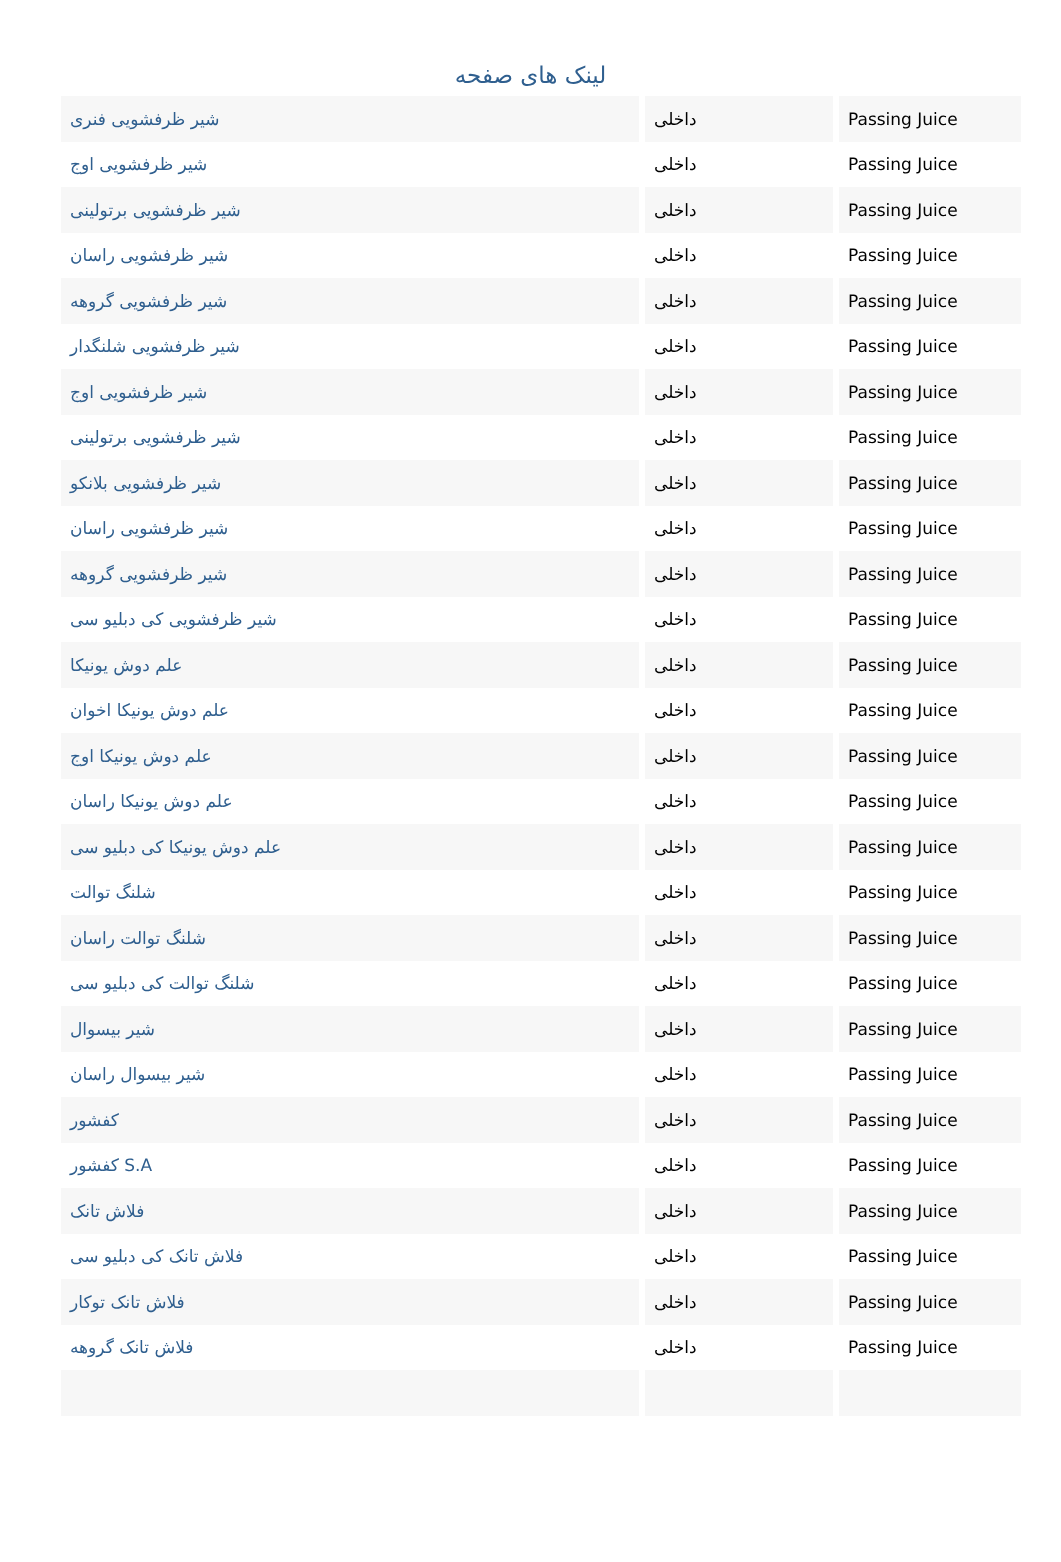لینک های صفحه
| شیر ظرفشویی فنری | داخلی | Passing Juice |
| شیر ظرفشویی اوج | داخلی | Passing Juice |
| شیر ظرفشویی برتولینی | داخلی | Passing Juice |
| شیر ظرفشویی راسان | داخلی | Passing Juice |
| شیر ظرفشویی گروهه | داخلی | Passing Juice |
| شیر ظرفشویی شلنگدار | داخلی | Passing Juice |
| شیر ظرفشویی اوج | داخلی | Passing Juice |
| شیر ظرفشویی برتولینی | داخلی | Passing Juice |
| شیر ظرفشویی بلانکو | داخلی | Passing Juice |
| شیر ظرفشویی راسان | داخلی | Passing Juice |
| شیر ظرفشویی گروهه | داخلی | Passing Juice |
| شیر ظرفشویی کی دبلیو سی | داخلی | Passing Juice |
| علم دوش یونیکا | داخلی | Passing Juice |
| علم دوش یونیکا اخوان | داخلی | Passing Juice |
| علم دوش یونیکا اوج | داخلی | Passing Juice |
| علم دوش یونیکا راسان | داخلی | Passing Juice |
| علم دوش یونیکا کی دبلیو سی | داخلی | Passing Juice |
| شلنگ توالت | داخلی | Passing Juice |
| شلنگ توالت راسان | داخلی | Passing Juice |
| شلنگ توالت کی دبلیو سی | داخلی | Passing Juice |
| شیر بیسوال | داخلی | Passing Juice |
| شیر بیسوال راسان | داخلی | Passing Juice |
| کفشور | داخلی | Passing Juice |
| کفشور S.A | داخلی | Passing Juice |
| فلاش تانک | داخلی | Passing Juice |
| فلاش تانک کی دبلیو سی | داخلی | Passing Juice |
| فلاش تانک توکار | داخلی | Passing Juice |
| فلاش تانک گروهه | داخلی | Passing Juice |